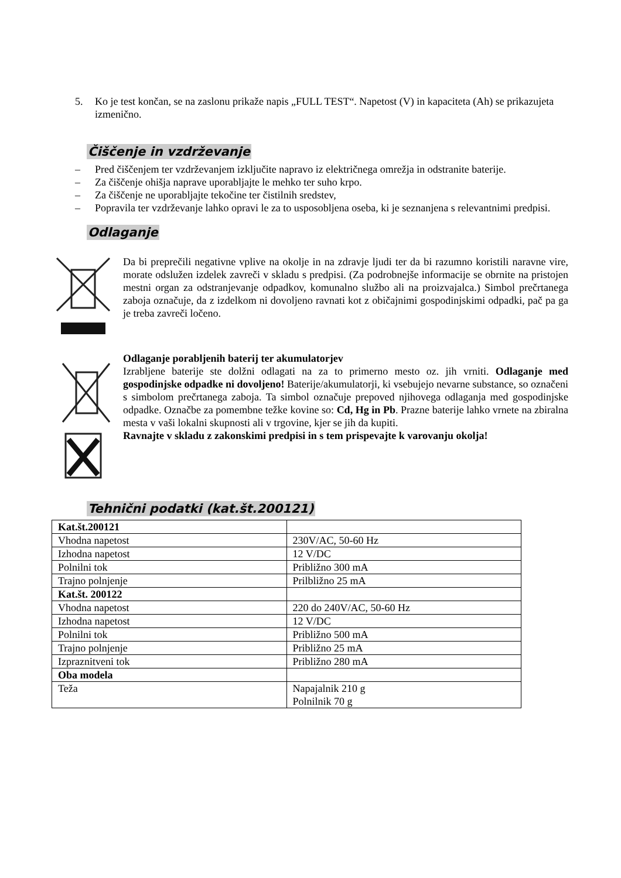5. Ko je test končan, se na zaslonu prikaže napis „FULL TEST“. Napetost (V) in kapaciteta (Ah) se prikazujeta izmenično.
Čiščenje in vzdrževanje
– Pred čiščenjem ter vzdrževanjem izključite napravo iz električnega omrežja in odstranite baterije.
– Za čiščenje ohišja naprave uporabljajte le mehko ter suho krpo.
– Za čiščenje ne uporabljajte tekočine ter čistilnih sredstev,
– Popravila ter vzdrževanje lahko opravi le za to usposobljena oseba, ki je seznanjena s relevantnimi predpisi.
Odlaganje
Da bi preprečili negativne vplive na okolje in na zdravje ljudi ter da bi razumno koristili naravne vire, morate odslužen izdelek zavreči v skladu s predpisi. (Za podrobnejše informacije se obrnite na pristojen mestni organ za odstranjevanje odpadkov, komunalno službo ali na proizvajalca.) Simbol prečrtanega zaboja označuje, da z izdelkom ni dovoljeno ravnati kot z običajnimi gospodinjskimi odpadki, pač pa ga je treba zavreči ločeno.
Odlaganje porabljenih baterij ter akumulatorjev
Izrabljene baterije ste dolžni odlagati na za to primerno mesto oz. jih vrniti. Odlaganje med gospodinjske odpadke ni dovoljeno! Baterije/akumulatorji, ki vsebujejo nevarne substance, so označeni s simbolom prečrtanega zaboja. Ta simbol označuje prepoved njihovega odlaganja med gospodinjske odpadke. Označbe za pomembne težke kovine so: Cd, Hg in Pb. Prazne baterije lahko vrnete na zbiralna mesta v vaši lokalni skupnosti ali v trgovine, kjer se jih da kupiti.
Ravnajte v skladu z zakonskimi predpisi in s tem prispevajte k varovanju okolja!
Tehnični podatki (kat.št.200121)
| Kat.št.200121 | |
| Vhodna napetost | 230V/AC, 50-60 Hz |
| Izhodna napetost | 12 V/DC |
| Polnilni tok | Približno 300 mA |
| Trajno polnjenje | Prilbližno 25 mA |
| Kat.št. 200122 | |
| Vhodna napetost | 220 do 240V/AC, 50-60 Hz |
| Izhodna napetost | 12 V/DC |
| Polnilni tok | Približno 500 mA |
| Trajno polnjenje | Približno 25 mA |
| Izpraznitveni tok | Približno 280 mA |
| Oba modela | |
| Teža | Napajalnik 210 g Polnilnik 70 g |